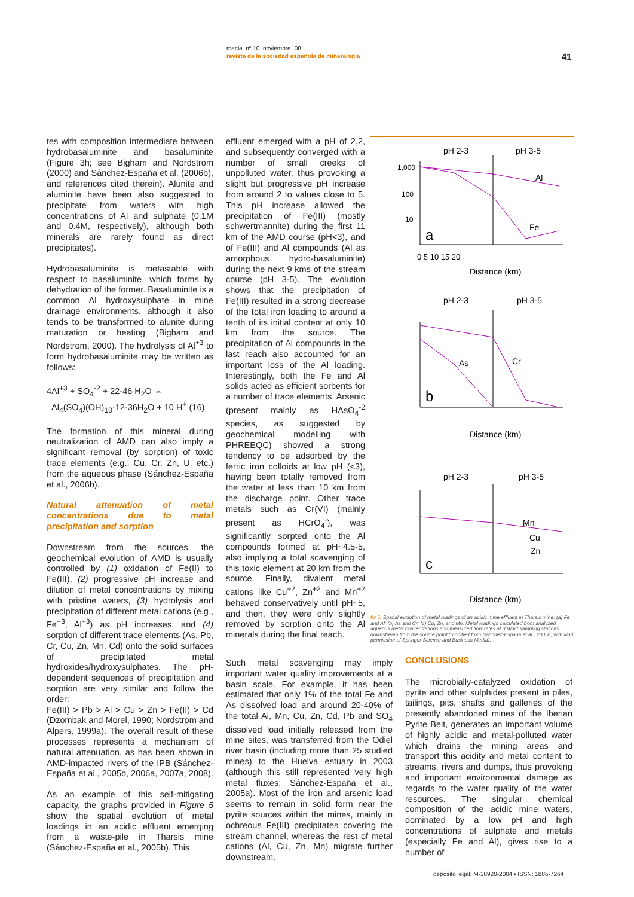macla. nº 10. noviembre ´08
revista de la sociedad española de mineralogía
41
tes with composition intermediate between hydrobasaluminite and basaluminite (Figure 3h; see Bigham and Nordstrom (2000) and Sánchez-España et al. (2006b), and references cited therein). Alunite and aluminite have been also suggested to precipitate from waters with high concentrations of Al and sulphate (0.1M and 0.4M, respectively), although both minerals are rarely found as direct precipitates).
Hydrobasaluminite is metastable with respect to basaluminite, which forms by dehydration of the former. Basaluminite is a common Al hydroxysulphate in mine drainage environments, although it also tends to be transformed to alunite during maturation or heating (Bigham and Nordstrom, 2000). The hydrolysis of Al<sup>+3</sup> to form hydrobasaluminite may be written as follows:
4Al<sup>+3</sup> + SO<sub>4</sub><sup>-2</sup> + 22-46 H<sub>2</sub>O ⇔
Al<sub>4</sub>(SO<sub>4</sub>)(OH)<sub>10</sub>·12-36H<sub>2</sub>O + 10 H<sup>+</sup> (16)
The formation of this mineral during neutralization of AMD can also imply a significant removal (by sorption) of toxic trace elements (e.g., Cu, Cr, Zn, U, etc.) from the aqueous phase (Sánchez-España et al., 2006b).
Natural attenuation of metal concentrations due to metal precipitation and sorption
Downstream from the sources, the geochemical evolution of AMD is usually controlled by (1) oxidation of Fe(II) to Fe(III), (2) progressive pH increase and dilution of metal concentrations by mixing with pristine waters, (3) hydrolysis and precipitation of different metal cations (e.g., Fe<sup>+3</sup>, Al<sup>+3</sup>) as pH increases, and (4) sorption of different trace elements (As, Pb, Cr, Cu, Zn, Mn, Cd) onto the solid surfaces of precipitated metal hydroxides/hydroxysulphates. The pH-dependent sequences of precipitation and sorption are very similar and follow the order:
Fe(III) > Pb > Al > Cu > Zn > Fe(II) > Cd (Dzombak and Morel, 1990; Nordstrom and Alpers, 1999a). The overall result of these processes represents a mechanism of natural attenuation, as has been shown in AMD-impacted rivers of the IPB (Sánchez-España et al., 2005b, 2006a, 2007a, 2008).
As an example of this self-mitigating capacity, the graphs provided in Figure 5 show the spatial evolution of metal loadings in an acidic effluent emerging from a waste-pile in Tharsis mine (Sánchez-España et al., 2005b). This
effluent emerged with a pH of 2.2, and subsequently converged with a number of small creeks of unpolluted water, thus provoking a slight but progressive pH increase from around 2 to values close to 5. This pH increase allowed the precipitation of Fe(III) (mostly schwertmannite) during the first 11 km of the AMD course (pH<3), and of Fe(III) and Al compounds (Al as amorphous hydro-basaluminite) during the next 9 kms of the stream course (pH 3-5). The evolution shows that the precipitation of Fe(III) resulted in a strong decrease of the total iron loading to around a tenth of its initial content at only 10 km from the source. The precipitation of Al compounds in the last reach also accounted for an important loss of the Al loading. Interestingly, both the Fe and Al solids acted as efficient sorbents for a number of trace elements. Arsenic (present mainly as HAsO<sub>4</sub><sup>-2</sup> species, as suggested by geochemical modelling with PHREEQC) showed a strong tendency to be adsorbed by the ferric iron colloids at low pH (<3), having been totally removed from the water at less than 10 km from the discharge point. Other trace metals such as Cr(VI) (mainly present as HCrO<sub>4</sub><sup>-</sup>), was significantly sorpted onto the Al compounds formed at pH~4.5-5, also implying a total scavenging of this toxic element at 20 km from the source. Finally, divalent metal cations like Cu<sup>+2</sup>, Zn<sup>+2</sup> and Mn<sup>+2</sup> behaved conservatively until pH~5, and then, they were only slightly removed by sorption onto the Al minerals during the final reach.
pH 2-3
pH 3-5
Al
Fe
a
1,000
100
10
Distance (km)
0 5 10 15 20
pH 2-3
pH 3-5
As
Cr
b
Distance (km)
pH 2-3
pH 3-5
Mn
Cu
Zn
c
Distance (km)
fig 5. Spatial evolution of metal loadings of an acidic mine effluent in Tharsis mine: (a) Fe and Al; (b) As and Cr; (c) Cu, Zn, and Mn. Metal loadings calculated from analyzed aqueous metal concentrations and measured flow rates at distinct sampling stations downstream from the source point (modified from Sánchez-España et al., 2005b, with kind permission of Springer Science and Business Media).
Such metal scavenging may imply important water quality improvements at a basin scale. For example, it has been estimated that only 1% of the total Fe and As dissolved load and around 20-40% of the total Al, Mn, Cu, Zn, Cd, Pb and SO<sub>4</sub> dissolved load initially released from the mine sites, was transferred from the Odiel river basin (including more than 25 studied mines) to the Huelva estuary in 2003 (although this still represented very high metal fluxes; Sánchez-España et al., 2005a). Most of the iron and arsenic load seems to remain in solid form near the pyrite sources within the mines, mainly in ochreous Fe(III) precipitates covering the stream channel, whereas the rest of metal cations (Al, Cu, Zn, Mn) migrate further downstream.
CONCLUSIONS
The microbially-catalyzed oxidation of pyrite and other sulphides present in piles, tailings, pits, shafts and galleries of the presently abandoned mines of the Iberian Pyrite Belt, generates an important volume of highly acidic and metal-polluted water which drains the mining areas and transport this acidity and metal content to streams, rivers and dumps, thus provoking and important environmental damage as regards to the water quality of the water resources. The singular chemical composition of the acidic mine waters, dominated by a low pH and high concentrations of sulphate and metals (especially Fe and Al), gives rise to a number of
depósito legal: M-38920-2004 • ISSN: 1885-7264